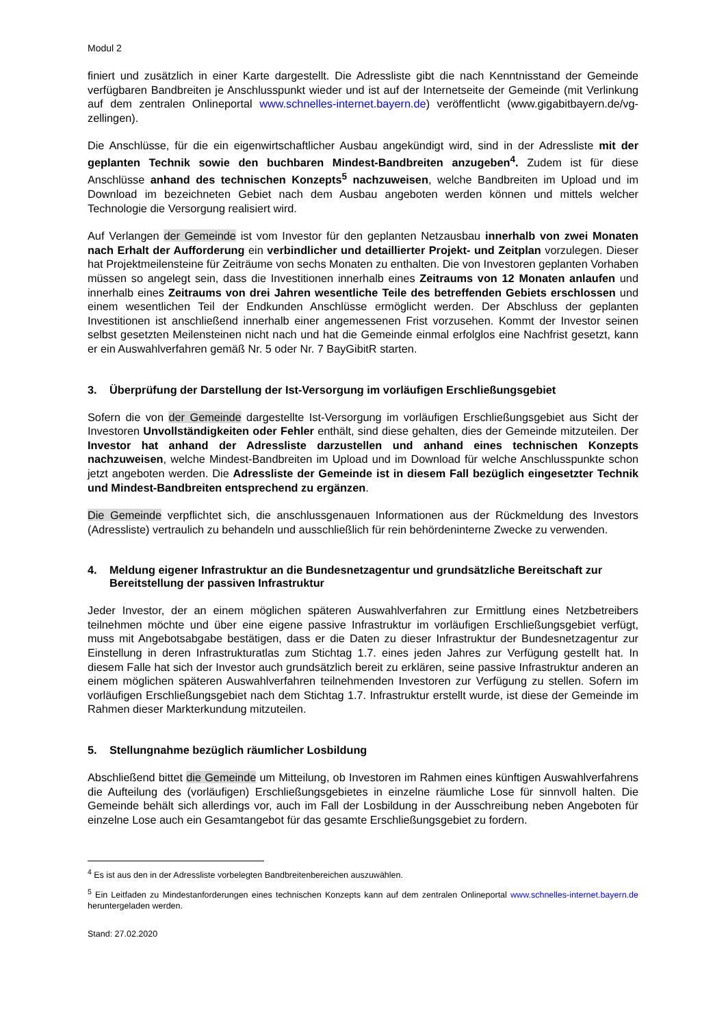Modul 2
finiert und zusätzlich in einer Karte dargestellt. Die Adressliste gibt die nach Kenntnisstand der Gemeinde verfügbaren Bandbreiten je Anschlusspunkt wieder und ist auf der Internetseite der Gemeinde (mit Verlinkung auf dem zentralen Onlineportal www.schnelles-internet.bayern.de) veröffentlicht (www.gigabitbayern.de/vg-zellingen).
Die Anschlüsse, für die ein eigenwirtschaftlicher Ausbau angekündigt wird, sind in der Adressliste mit der geplanten Technik sowie den buchbaren Mindest-Bandbreiten anzugeben<sup>4</sup>. Zudem ist für diese Anschlüsse anhand des technischen Konzepts<sup>5</sup> nachzuweisen, welche Bandbreiten im Upload und im Download im bezeichneten Gebiet nach dem Ausbau angeboten werden können und mittels welcher Technologie die Versorgung realisiert wird.
Auf Verlangen der Gemeinde ist vom Investor für den geplanten Netzausbau innerhalb von zwei Monaten nach Erhalt der Aufforderung ein verbindlicher und detaillierter Projekt- und Zeitplan vorzulegen. Dieser hat Projektmeilensteine für Zeiträume von sechs Monaten zu enthalten. Die von Investoren geplanten Vorhaben müssen so angelegt sein, dass die Investitionen innerhalb eines Zeitraums von 12 Monaten anlaufen und innerhalb eines Zeitraums von drei Jahren wesentliche Teile des betreffenden Gebiets erschlossen und einem wesentlichen Teil der Endkunden Anschlüsse ermöglicht werden. Der Abschluss der geplanten Investitionen ist anschließend innerhalb einer angemessenen Frist vorzusehen. Kommt der Investor seinen selbst gesetzten Meilensteinen nicht nach und hat die Gemeinde einmal erfolglos eine Nachfrist gesetzt, kann er ein Auswahlverfahren gemäß Nr. 5 oder Nr. 7 BayGibitR starten.
3. Überprüfung der Darstellung der Ist-Versorgung im vorläufigen Erschließungsgebiet
Sofern die von der Gemeinde dargestellte Ist-Versorgung im vorläufigen Erschließungsgebiet aus Sicht der Investoren Unvollständigkeiten oder Fehler enthält, sind diese gehalten, dies der Gemeinde mitzuteilen. Der Investor hat anhand der Adressliste darzustellen und anhand eines technischen Konzepts nachzuweisen, welche Mindest-Bandbreiten im Upload und im Download für welche Anschlusspunkte schon jetzt angeboten werden. Die Adressliste der Gemeinde ist in diesem Fall bezüglich eingesetzter Technik und Mindest-Bandbreiten entsprechend zu ergänzen.
Die Gemeinde verpflichtet sich, die anschlussgenauen Informationen aus der Rückmeldung des Investors (Adressliste) vertraulich zu behandeln und ausschließlich für rein behördeninterne Zwecke zu verwenden.
4. Meldung eigener Infrastruktur an die Bundesnetzagentur und grundsätzliche Bereitschaft zur Bereitstellung der passiven Infrastruktur
Jeder Investor, der an einem möglichen späteren Auswahlverfahren zur Ermittlung eines Netzbetreibers teilnehmen möchte und über eine eigene passive Infrastruktur im vorläufigen Erschließungsgebiet verfügt, muss mit Angebotsabgabe bestätigen, dass er die Daten zu dieser Infrastruktur der Bundesnetzagentur zur Einstellung in deren Infrastrukturatlas zum Stichtag 1.7. eines jeden Jahres zur Verfügung gestellt hat. In diesem Falle hat sich der Investor auch grundsätzlich bereit zu erklären, seine passive Infrastruktur anderen an einem möglichen späteren Auswahlverfahren teilnehmenden Investoren zur Verfügung zu stellen. Sofern im vorläufigen Erschließungsgebiet nach dem Stichtag 1.7. Infrastruktur erstellt wurde, ist diese der Gemeinde im Rahmen dieser Markterkundung mitzuteilen.
5. Stellungnahme bezüglich räumlicher Losbildung
Abschließend bittet die Gemeinde um Mitteilung, ob Investoren im Rahmen eines künftigen Auswahlverfahrens die Aufteilung des (vorläufigen) Erschließungsgebietes in einzelne räumliche Lose für sinnvoll halten. Die Gemeinde behält sich allerdings vor, auch im Fall der Losbildung in der Ausschreibung neben Angeboten für einzelne Lose auch ein Gesamtangebot für das gesamte Erschließungsgebiet zu fordern.
<sup>4</sup> Es ist aus den in der Adressliste vorbelegten Bandbreitenbereichen auszuwählen.
<sup>5</sup> Ein Leitfaden zu Mindestanforderungen eines technischen Konzepts kann auf dem zentralen Onlineportal www.schnelles-internet.bayern.de heruntergeladen werden.
Stand: 27.02.2020